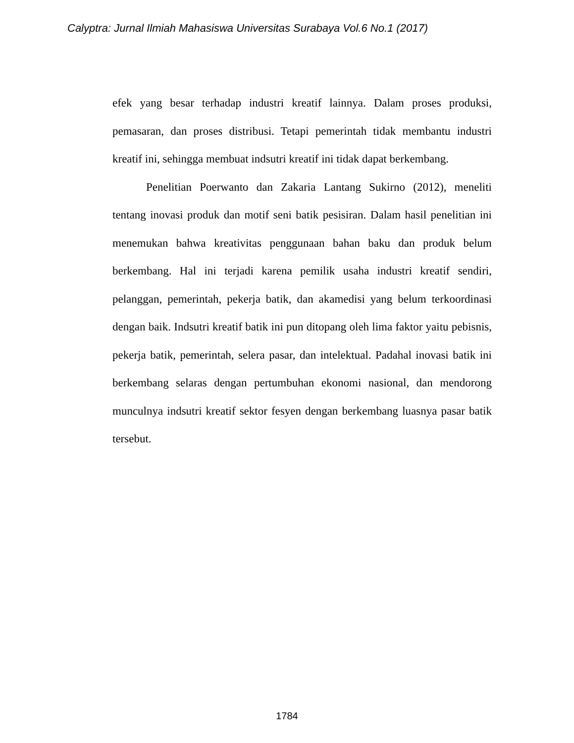Calyptra: Jurnal Ilmiah Mahasiswa Universitas Surabaya Vol.6 No.1 (2017)
efek yang besar terhadap industri kreatif lainnya. Dalam proses produksi, pemasaran, dan proses distribusi. Tetapi pemerintah tidak membantu industri kreatif ini, sehingga membuat indsutri kreatif ini tidak dapat berkembang.
Penelitian Poerwanto dan Zakaria Lantang Sukirno (2012), meneliti tentang inovasi produk dan motif seni batik pesisiran. Dalam hasil penelitian ini menemukan bahwa kreativitas penggunaan bahan baku dan produk belum berkembang. Hal ini terjadi karena pemilik usaha industri kreatif sendiri, pelanggan, pemerintah, pekerja batik, dan akamedisi yang belum terkoordinasi dengan baik. Indsutri kreatif batik ini pun ditopang oleh lima faktor yaitu pebisnis, pekerja batik, pemerintah, selera pasar, dan intelektual. Padahal inovasi batik ini berkembang selaras dengan pertumbuhan ekonomi nasional, dan mendorong munculnya indsutri kreatif sektor fesyen dengan berkembang luasnya pasar batik tersebut.
1784